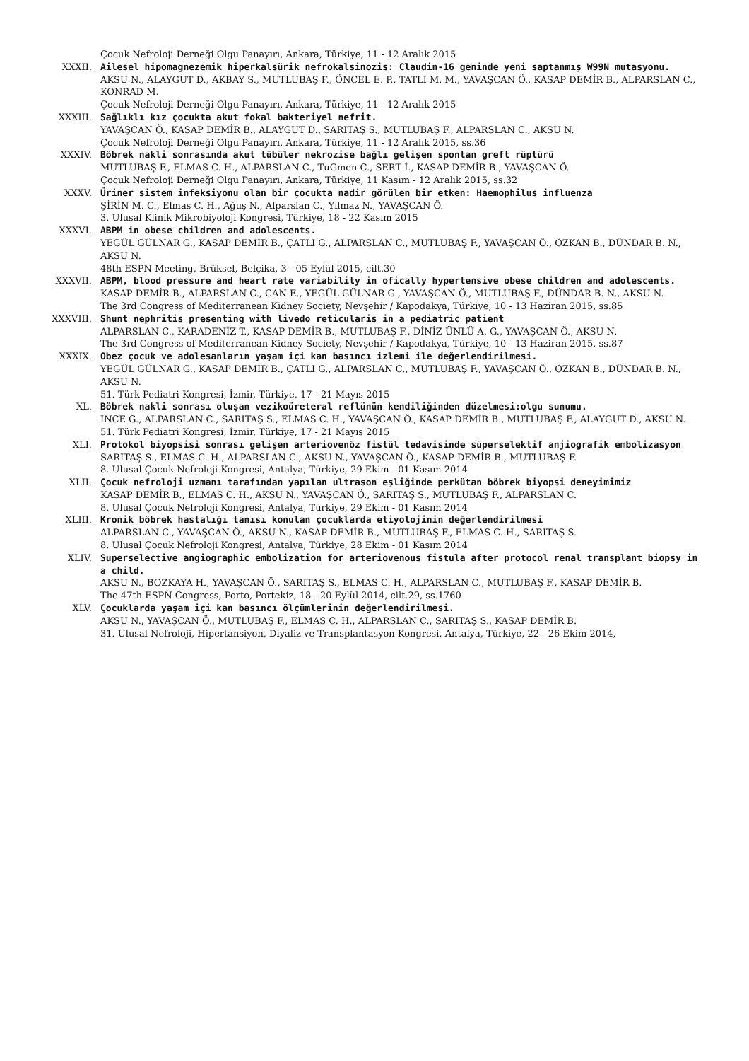Çocuk Nefroloji Derneği Olgu Panayırı, Ankara, Türkiye, 11 - 12 Aralık 2015
XXXII. Ailesel hipomagnezemik hiperkalsürik nefrokalsinozis: Claudin-16 geninde yeni saptanmış W99N mutasyonu.
AKSU N., ALAYGUT D., AKBAY S., MUTLUBAŞ F., ÖNCEL E. P., TATLI M. M., YAVAŞCAN Ö., KASAP DEMİR B., ALPARSLAN C., KONRAD M.
Çocuk Nefroloji Derneği Olgu Panayırı, Ankara, Türkiye, 11 - 12 Aralık 2015
XXXIII. Sağlıklı kız çocukta akut fokal bakteriyel nefrit.
YAVAŞCAN Ö., KASAP DEMİR B., ALAYGUT D., SARITAŞ S., MUTLUBAŞ F., ALPARSLAN C., AKSU N.
Çocuk Nefroloji Derneği Olgu Panayırı, Ankara, Türkiye, 11 - 12 Aralık 2015, ss.36
XXXIV. Böbrek nakli sonrasında akut tübüler nekrozise bağlı gelişen spontan greft rüptürü
MUTLUBAŞ F., ELMAS C. H., ALPARSLAN C., TuGmen C., SERT İ., KASAP DEMİR B., YAVAŞCAN Ö.
Çocuk Nefroloji Derneği Olgu Panayırı, Ankara, Türkiye, 11 Kasım - 12 Aralık 2015, ss.32
XXXV. Üriner sistem infeksiyonu olan bir çocukta nadir görülen bir etken: Haemophilus influenza
ŞİRİN M. C., Elmas C. H., Ağuş N., Alparslan C., Yılmaz N., YAVAŞCAN Ö.
3. Ulusal Klinik Mikrobiyoloji Kongresi, Türkiye, 18 - 22 Kasım 2015
XXXVI. ABPM in obese children and adolescents.
YEGÜL GÜLNAR G., KASAP DEMİR B., ÇATLI G., ALPARSLAN C., MUTLUBAŞ F., YAVAŞCAN Ö., ÖZKAN B., DÜNDAR B. N., AKSU N.
48th ESPN Meeting, Brüksel, Belçika, 3 - 05 Eylül 2015, cilt.30
XXXVII. ABPM, blood pressure and heart rate variability in ofically hypertensive obese children and adolescents.
KASAP DEMİR B., ALPARSLAN C., CAN E., YEGÜL GÜLNAR G., YAVAŞCAN Ö., MUTLUBAŞ F., DÜNDAR B. N., AKSU N.
The 3rd Congress of Mediterranean Kidney Society, Nevşehir / Kapodakya, Türkiye, 10 - 13 Haziran 2015, ss.85
XXXVIII. Shunt nephritis presenting with livedo reticularis in a pediatric patient
ALPARSLAN C., KARADENİZ T., KASAP DEMİR B., MUTLUBAŞ F., DİNİZ ÜNLÜ A. G., YAVAŞCAN Ö., AKSU N.
The 3rd Congress of Mediterranean Kidney Society, Nevşehir / Kapodakya, Türkiye, 10 - 13 Haziran 2015, ss.87
XXXIX. Obez çocuk ve adolesanların yaşam içi kan basıncı izlemi ile değerlendirilmesi.
YEGÜL GÜLNAR G., KASAP DEMİR B., ÇATLI G., ALPARSLAN C., MUTLUBAŞ F., YAVAŞCAN Ö., ÖZKAN B., DÜNDAR B. N., AKSU N.
51. Türk Pediatri Kongresi, İzmir, Türkiye, 17 - 21 Mayıs 2015
XL. Böbrek nakli sonrası oluşan vezikoüreteral reflünün kendiliğinden düzelmesi:olgu sunumu.
İNCE G., ALPARSLAN C., SARITAŞ S., ELMAS C. H., YAVAŞCAN Ö., KASAP DEMİR B., MUTLUBAŞ F., ALAYGUT D., AKSU N.
51. Türk Pediatri Kongresi, İzmir, Türkiye, 17 - 21 Mayıs 2015
XLI. Protokol biyopsisi sonrası gelişen arteriovenöz fistül tedavisinde süperselektif anjiografik embolizasyon
SARITAŞ S., ELMAS C. H., ALPARSLAN C., AKSU N., YAVAŞCAN Ö., KASAP DEMİR B., MUTLUBAŞ F.
8. Ulusal Çocuk Nefroloji Kongresi, Antalya, Türkiye, 29 Ekim - 01 Kasım 2014
XLII. Çocuk nefroloji uzmanı tarafından yapılan ultrason eşliğinde perkütan böbrek biyopsi deneyimimiz
KASAP DEMİR B., ELMAS C. H., AKSU N., YAVAŞCAN Ö., SARITAŞ S., MUTLUBAŞ F., ALPARSLAN C.
8. Ulusal Çocuk Nefroloji Kongresi, Antalya, Türkiye, 29 Ekim - 01 Kasım 2014
XLIII. Kronik böbrek hastalığı tanısı konulan çocuklarda etiyolojinin değerlendirilmesi
ALPARSLAN C., YAVAŞCAN Ö., AKSU N., KASAP DEMİR B., MUTLUBAŞ F., ELMAS C. H., SARITAŞ S.
8. Ulusal Çocuk Nefroloji Kongresi, Antalya, Türkiye, 28 Ekim - 01 Kasım 2014
XLIV. Superselective angiographic embolization for arteriovenous fistula after protocol renal transplant biopsy in a child.
AKSU N., BOZKAYA H., YAVAŞCAN Ö., SARITAŞ S., ELMAS C. H., ALPARSLAN C., MUTLUBAŞ F., KASAP DEMİR B.
The 47th ESPN Congress, Porto, Portekiz, 18 - 20 Eylül 2014, cilt.29, ss.1760
XLV. Çocuklarda yaşam içi kan basıncı ölçümlerinin değerlendirilmesi.
AKSU N., YAVAŞCAN Ö., MUTLUBAŞ F., ELMAS C. H., ALPARSLAN C., SARITAŞ S., KASAP DEMİR B.
31. Ulusal Nefroloji, Hipertansiyon, Diyaliz ve Transplantasyon Kongresi, Antalya, Türkiye, 22 - 26 Ekim 2014,